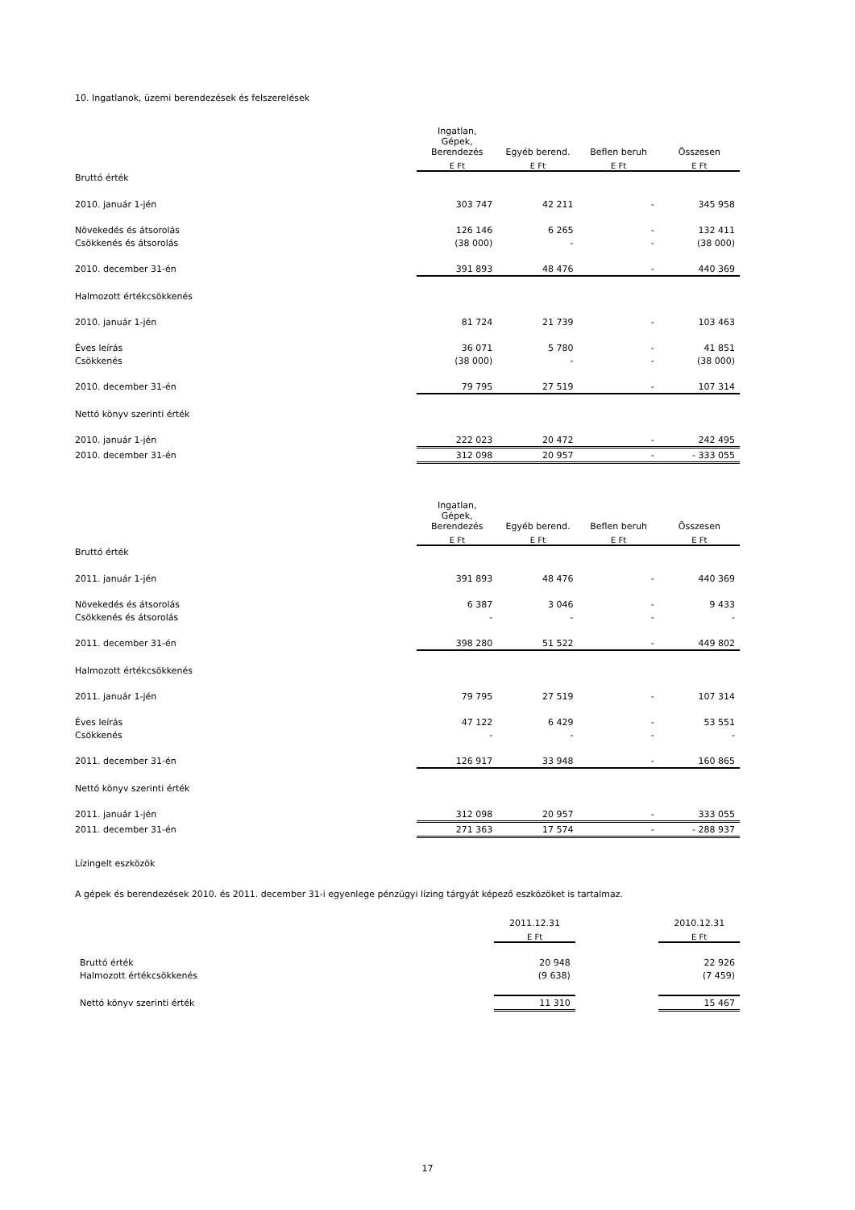10. Ingatlanok, üzemi berendezések és felszerelések
| | Ingatlan, Gépek, Berendezés | Egyéb berend. | Beflen beruh | Összesen |
| --- | --- | --- | --- | --- |
| | E Ft | E Ft | E Ft | E Ft |
| Bruttó érték | | | | |
| 2010. január 1-jén | 303 747 | 42 211 | - | 345 958 |
| Növekedés és átsorolás | 126 146 | 6 265 | - | 132 411 |
| Csökkenés és átsorolás | (38 000) | - | - | (38 000) |
| 2010. december 31-én | 391 893 | 48 476 | - | 440 369 |
| Halmozott értékcsökkenés | | | | |
| 2010. január 1-jén | 81 724 | 21 739 | - | 103 463 |
| Éves leírás | 36 071 | 5 780 | - | 41 851 |
| Csökkenés | (38 000) | - | - | (38 000) |
| 2010. december 31-én | 79 795 | 27 519 | - | 107 314 |
| Nettó könyv szerinti érték | | | | |
| 2010. január 1-jén | 222 023 | 20 472 | - | 242 495 |
| 2010. december 31-én | 312 098 | 20 957 | - | - 333 055 |
| | Ingatlan, Gépek, Berendezés | Egyéb berend. | Beflen beruh | Összesen |
| --- | --- | --- | --- | --- |
| | E Ft | E Ft | E Ft | E Ft |
| Bruttó érték | | | | |
| 2011. január 1-jén | 391 893 | 48 476 | - | 440 369 |
| Növekedés és átsorolás | 6 387 | 3 046 | - | 9 433 |
| Csökkenés és átsorolás | - | - | - | - |
| 2011. december 31-én | 398 280 | 51 522 | - | 449 802 |
| Halmozott értékcsökkenés | | | | |
| 2011. január 1-jén | 79 795 | 27 519 | - | 107 314 |
| Éves leírás | 47 122 | 6 429 | - | 53 551 |
| Csökkenés | - | - | - | - |
| 2011. december 31-én | 126 917 | 33 948 | - | 160 865 |
| Nettó könyv szerinti érték | | | | |
| 2011. január 1-jén | 312 098 | 20 957 | - | 333 055 |
| 2011. december 31-én | 271 363 | 17 574 | - | - 288 937 |
Lízingelt eszközök
A gépek és berendezések 2010. és 2011. december 31-i egyenlege pénzügyi lízing tárgyát képező eszközöket is tartalmaz.
| | 2011.12.31 | | 2010.12.31 |
| --- | --- | --- | --- |
| | E Ft | | E Ft |
| Bruttó érték | 20 948 | | 22 926 |
| Halmozott értékcsökkenés | (9 638) | | (7 459) |
| Nettó könyv szerinti érték | 11 310 | | 15 467 |
17